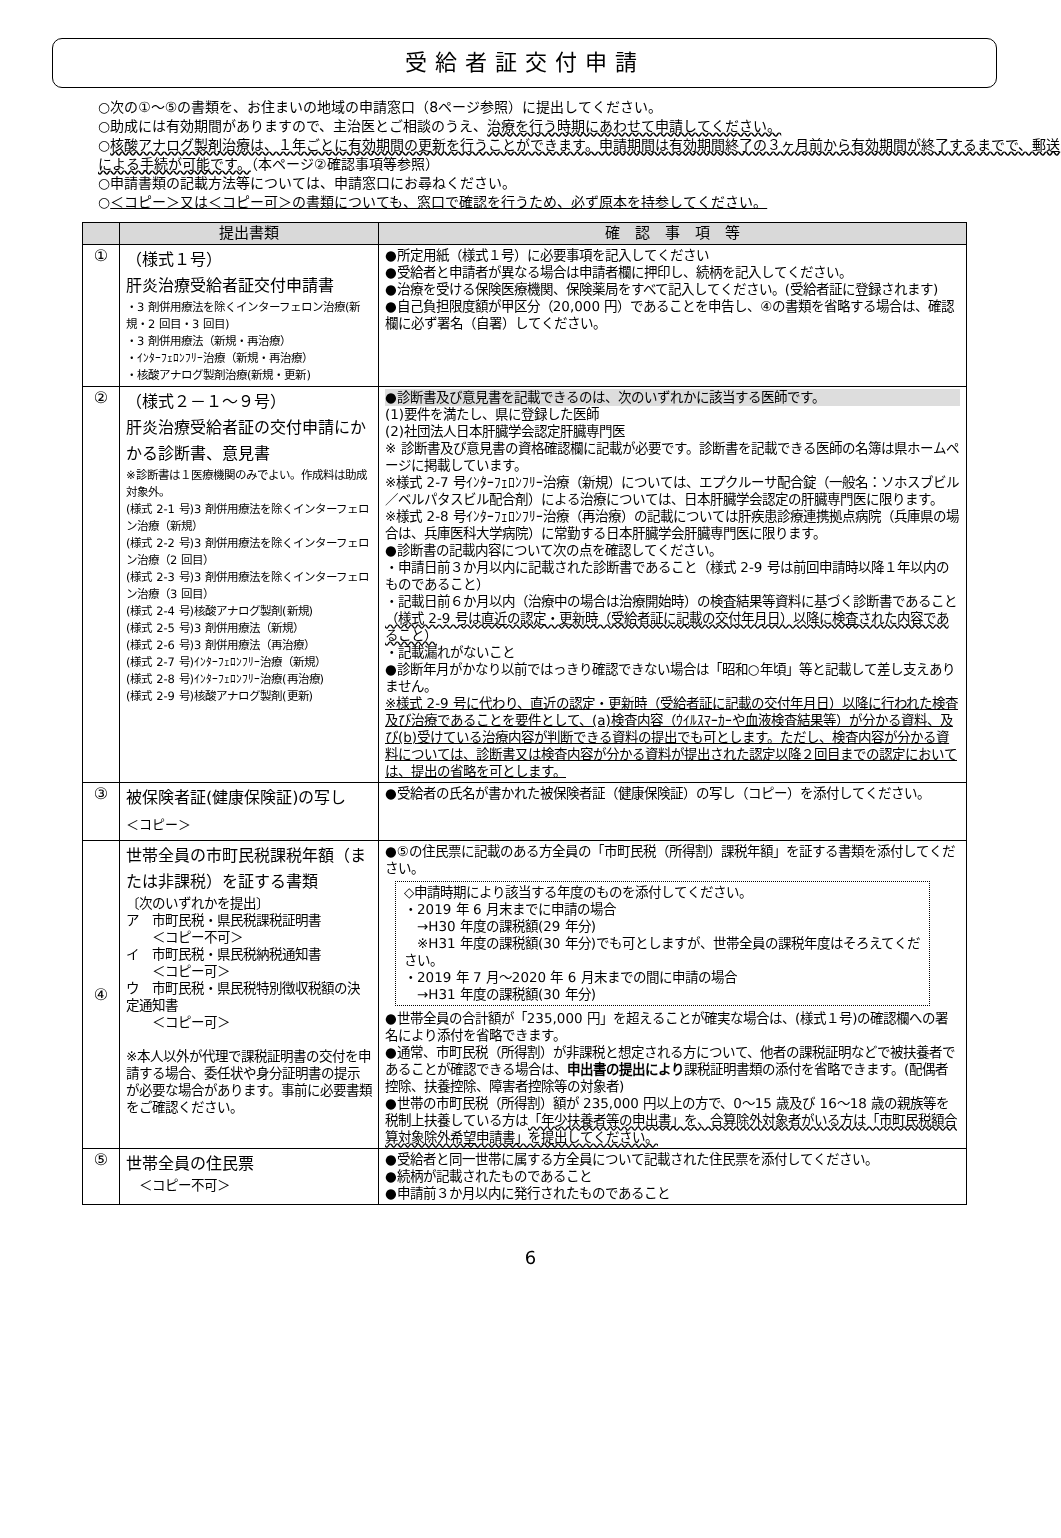受給者証交付申請
○次の①～⑤の書類を、お住まいの地域の申請窓口（8ページ参照）に提出してください。
○助成には有効期間がありますので、主治医とご相談のうえ、治療を行う時期にあわせて申請してください。
○核酸アナログ製剤治療は、１年ごとに有効期間の更新を行うことができます。申請期間は有効期間終了の３ヶ月前から有効期間が終了するまでで、郵送による手続が可能です。（本ページ②確認事項等参照）
○申請書類の記載方法等については、申請窓口にお尋ねください。
○＜コピー＞又は＜コピー可＞の書類についても、窓口で確認を行うため、必ず原本を持参してください。
| | 提出書類 | 確 認 事 項 等 |
| --- | --- | --- |
| ① | （様式１号） 肝炎治療受給者証交付申請書 ・3 剤併用療法を除くインターフェロン治療(新規・2 回目・3 回目) ・3 剤併用療法（新規・再治療） ・ｲﾝﾀｰﾌｪﾛﾝﾌﾘｰ治療（新規・再治療） ・核酸アナログ製剤治療(新規・更新) | ●所定用紙（様式１号）に必要事項を記入してください ●受給者と申請者が異なる場合は申請者欄に押印し、続柄を記入してください。 ●治療を受ける保険医療機関、保険薬局をすべて記入してください。(受給者証に登録されます) ●自己負担限度額が甲区分（20,000 円）であることを申告し、④の書類を省略する場合は、確認欄に必ず署名（自署）してください。 |
| ② | （様式２－１～９号） 肝炎治療受給者証の交付申請にかかる診断書、意見書 ※診断書は１医療機関のみでよい。作成料は助成対象外。 (様式 2-1 号)3 剤併用療法を除くインターフェロン治療（新規） (様式 2-2 号)3 剤併用療法を除くインターフェロン治療（2 回目） (様式 2-3 号)3 剤併用療法を除くインターフェロン治療（3 回目） (様式 2-4 号)核酸アナログ製剤(新規) (様式 2-5 号)3 剤併用療法（新規） (様式 2-6 号)3 剤併用療法（再治療） (様式 2-7 号)ｲﾝﾀｰﾌｪﾛﾝﾌﾘｰ治療（新規） (様式 2-8 号)ｲﾝﾀｰﾌｪﾛﾝﾌﾘｰ治療(再治療) (様式 2-9 号)核酸アナログ製剤(更新) | ●診断書及び意見書を記載できるのは、次のいずれかに該当する医師です。 (1)要件を満たし、県に登録した医師 (2)社団法人日本肝臓学会認定肝臓専門医 ※ 診断書及び意見書の資格確認欄に記載が必要です。診断書を記載できる医師の名簿は県ホームページに掲載しています。 ※様式 2-7 号ｲﾝﾀｰﾌｪﾛﾝﾌﾘｰ治療（新規）については、エプクルーサ配合錠（一般名：ソホスブビル／ベルパタスビル配合剤）による治療については、日本肝臓学会認定の肝臓専門医に限ります。 ※様式 2-8 号ｲﾝﾀｰﾌｪﾛﾝﾌﾘｰ治療（再治療）の記載については肝疾患診療連携拠点病院（兵庫県の場合は、兵庫医科大学病院）に常勤する日本肝臓学会肝臓専門医に限ります。 ●診断書の記載内容について次の点を確認してください。 ・申請日前３か月以内に記載された診断書であること（様式 2-9 号は前回申請時以降１年以内のものであること） ・記載日前６か月以内（治療中の場合は治療開始時）の検査結果等資料に基づく診断書であること （様式 2-9 号は直近の認定・更新時（受給者証に記載の交付年月日）以降に検査された内容であること） ・記載漏れがないこと ●診断年月がかなり以前ではっきり確認できない場合は「昭和○年頃」等と記載して差し支えありません。 ※様式 2-9 号に代わり、直近の認定・更新時（受給者証に記載の交付年月日）以降に行われた検査及び治療であることを要件として、(a)検査内容（ｳｲﾙｽﾏｰｶｰや血液検査結果等）が分かる資料、及び(b)受けている治療内容が判断できる資料の提出でも可とします。ただし、検査内容が分かる資料については、診断書又は検査内容が分かる資料が提出された認定以降２回目までの認定においては、提出の省略を可とします。 |
| ③ | 被保険者証(健康保険証)の写し ＜コピー＞ | ●受給者の氏名が書かれた被保険者証（健康保険証）の写し（コピー）を添付してください。 |
| ④ | 世帯全員の市町民税課税年額（または非課税）を証する書類 〔次のいずれかを提出〕 ア 市町民税・県民税課税証明書 ＜コピー不可＞ イ 市町民税・県民税納税通知書 ＜コピー可＞ ウ 市町民税・県民税特別徴収税額の決定通知書 ＜コピー可＞ ※本人以外が代理で課税証明書の交付を申請する場合、委任状や身分証明書の提示が必要な場合があります。事前に必要書類をご確認ください。 | ●⑤の住民票に記載のある方全員の「市町民税（所得割）課税年額」を証する書類を添付してください。 ◇申請時期により該当する年度のものを添付してください。 ・2019 年 6 月末までに申請の場合 →H30 年度の課税額(29 年分) ※H31 年度の課税額(30 年分)でも可としますが、世帯全員の課税年度はそろえてください。 ・2019 年 7 月～2020 年 6 月末までの間に申請の場合 →H31 年度の課税額(30 年分) ●世帯全員の合計額が「235,000 円」を超えることが確実な場合は、(様式１号)の確認欄への署名により添付を省略できます。 ●通常、市町民税（所得割）が非課税と想定される方について、他者の課税証明などで被扶養者であることが確認できる場合は、 申出書の提出により 課税証明書類の添付を省略できます。(配偶者控除、扶養控除、障害者控除等の対象者) ●世帯の市町民税（所得割）額が 235,000 円以上の方で、0～15 歳及び 16～18 歳の親族等を税制上扶養している方は 「年少扶養者等の申出書」を、合算除外対象者がいる方は「市町民税額合算対象除外希望申請書」を提出してください。 |
| ⑤ | 世帯全員の住民票 ＜コピー不可＞ | ●受給者と同一世帯に属する方全員について記載された住民票を添付してください。 ●続柄が記載されたものであること ●申請前３か月以内に発行されたものであること |
6